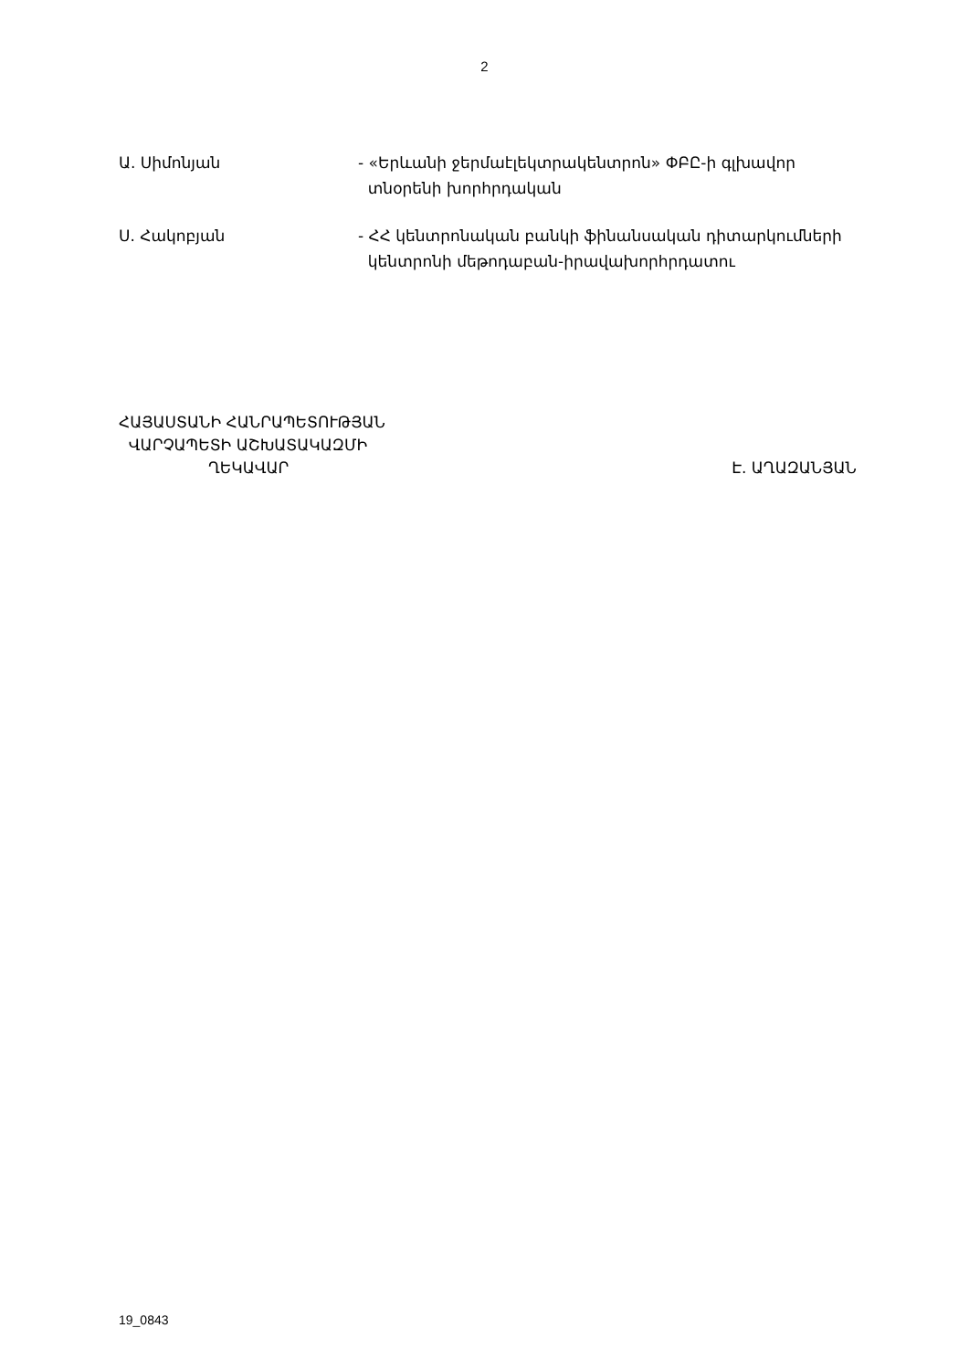2
Ա. Սիմոնյան - «Երևանի ջերմաէլեկտրակենտրոն» ՓԲԸ-ի գլխավոր
տնօրենի խորհրդական
Ս. Հակոբյան - ՀՀ կենտրոնական բանկի ֆինանսական դիտարկումների
կենտրոնի մեթոդաբան-իրավախորհրդատու
ՀԱՅԱՍՏԱՆԻ ՀԱՆՐԱՊԵՏՈՒԹՅԱՆ
ՎԱՐՉԱՊԵՏԻ ԱՇԽԱՏԱԿԱԶՄԻ
ՂԵԿԱՎԱՐ Է. ԱՂԱԶԱՆՅԱՆ
19_0843